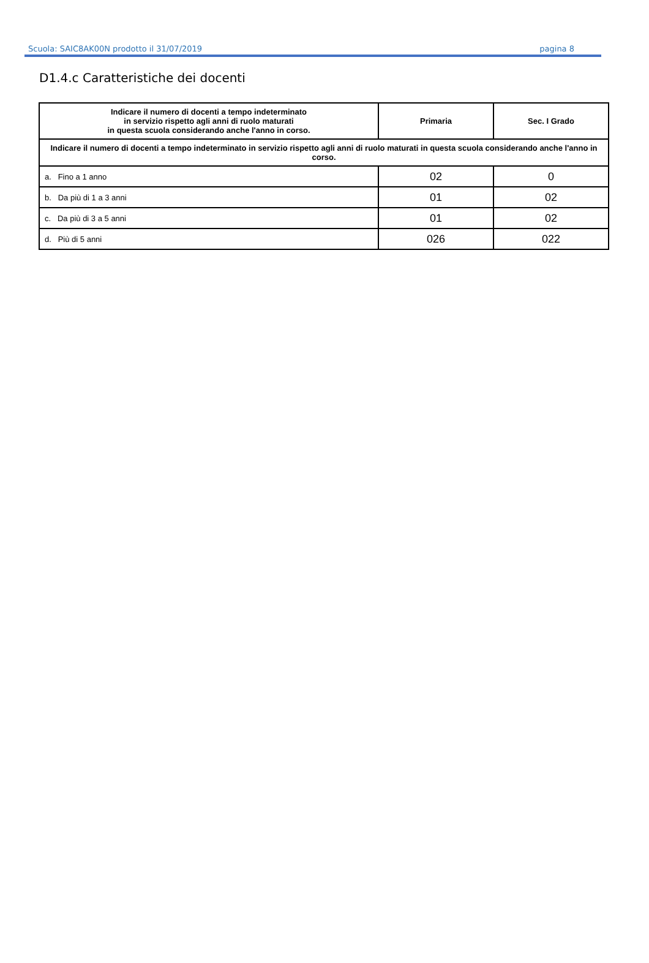Scuola: SAIC8AK00N prodotto il 31/07/2019 pagina 8
D1.4.c Caratteristiche dei docenti
| Indicare il numero di docenti a tempo indeterminato in servizio rispetto agli anni di ruolo maturati in questa scuola considerando anche l'anno in corso. | Primaria | Sec. I Grado |
| --- | --- | --- |
| Indicare il numero di docenti a tempo indeterminato in servizio rispetto agli anni di ruolo maturati in questa scuola considerando anche l'anno in corso. | | |
| a. Fino a 1 anno | 02 | 0 |
| b. Da più di 1 a 3 anni | 01 | 02 |
| c. Da più di 3 a 5 anni | 01 | 02 |
| d. Più di 5 anni | 026 | 022 |